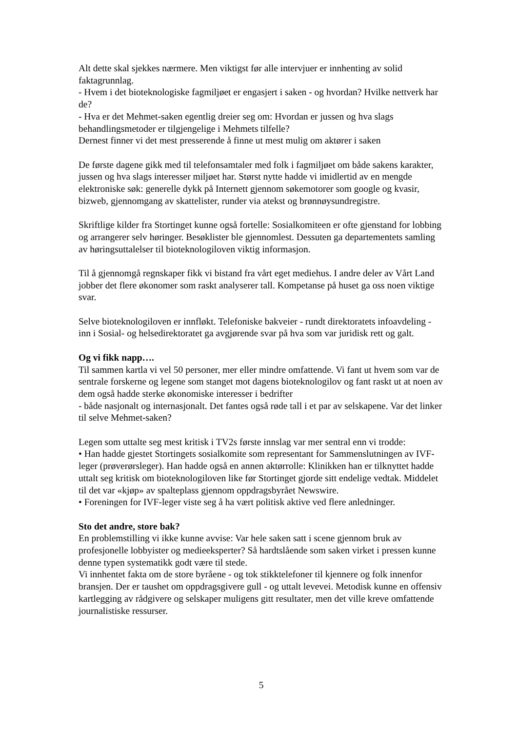Alt dette skal sjekkes nærmere. Men viktigst før alle intervjuer er innhenting av solid faktagrunnlag.
- Hvem i det bioteknologiske fagmiljøet er engasjert i saken - og hvordan? Hvilke nettverk har de?
- Hva er det Mehmet-saken egentlig dreier seg om: Hvordan er jussen og hva slags behandlingsmetoder er tilgjengelige i Mehmets tilfelle?
Dernest finner vi det mest presserende å finne ut mest mulig om aktører i saken
De første dagene gikk med til telefonsamtaler med folk i fagmiljøet om både sakens karakter, jussen og hva slags interesser miljøet har. Størst nytte hadde vi imidlertid av en mengde elektroniske søk: generelle dykk på Internett gjennom søkemotorer som google og kvasir, bizweb, gjennomgang av skattelister, runder via atekst og brønnøysundregistre.
Skriftlige kilder fra Stortinget kunne også fortelle: Sosialkomiteen er ofte gjenstand for lobbing og arrangerer selv høringer. Besøklister ble gjennomlest. Dessuten ga departementets samling av høringsuttalelser til bioteknologiloven viktig informasjon.
Til å gjennomgå regnskaper fikk vi bistand fra vårt eget mediehus. I andre deler av Vårt Land jobber det flere økonomer som raskt analyserer tall. Kompetanse på huset ga oss noen viktige svar.
Selve bioteknologiloven er innfløkt. Telefoniske bakveier - rundt direktoratets infoavdeling - inn i Sosial- og helsedirektoratet ga avgjørende svar på hva som var juridisk rett og galt.
Og vi fikk napp….
Til sammen kartla vi vel 50 personer, mer eller mindre omfattende. Vi fant ut hvem som var de sentrale forskerne og legene som stanget mot dagens bioteknologilov og fant raskt ut at noen av dem også hadde sterke økonomiske interesser i bedrifter
- både nasjonalt og internasjonalt. Det fantes også røde tall i et par av selskapene. Var det linker til selve Mehmet-saken?
Legen som uttalte seg mest kritisk i TV2s første innslag var mer sentral enn vi trodde:
• Han hadde gjestet Stortingets sosialkomite som representant for Sammenslutningen av IVF-leger (prøverørsleger). Han hadde også en annen aktørrolle: Klinikken han er tilknyttet hadde uttalt seg kritisk om bioteknologiloven like før Stortinget gjorde sitt endelige vedtak. Middelet til det var «kjøp» av spalteplass gjennom oppdragsbyrået Newswire.
• Foreningen for IVF-leger viste seg å ha vært politisk aktive ved flere anledninger.
Sto det andre, store bak?
En problemstilling vi ikke kunne avvise: Var hele saken satt i scene gjennom bruk av profesjonelle lobbyister og medieeksperter? Så hardtslående som saken virket i pressen kunne denne typen systematikk godt være til stede.
Vi innhentet fakta om de store byråene - og tok stikktelefoner til kjennere og folk innenfor bransjen. Der er taushet om oppdragsgivere gull - og uttalt levevei. Metodisk kunne en offensiv kartlegging av rådgivere og selskaper muligens gitt resultater, men det ville kreve omfattende journalistiske ressurser.
5